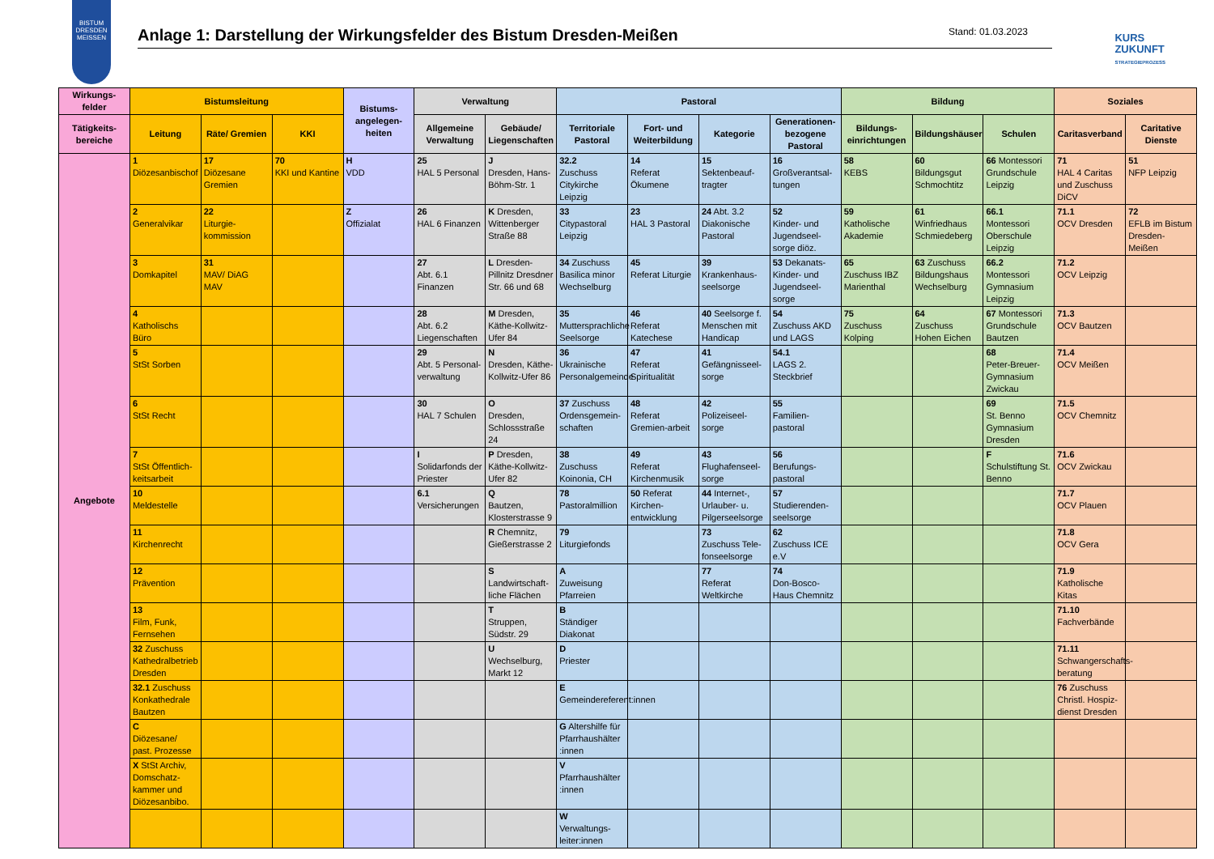BISTUM
DRESDEN
MEISSEN
Anlage 1: Darstellung der Wirkungsfelder des Bistum Dresden-Meißen
Stand: 01.03.2023
KURS
ZUKUNFT
STRATEGIEPROZESS
| Wirkungs-felder | Bistumsleitung | | | Bistums-angelegen-heiten | Verwaltung | | Pastoral | | | | Bildung | | | Soziales | |
| --- | --- | --- | --- | --- | --- | --- | --- | --- | --- | --- | --- | --- | --- | --- | --- |
| Tätigkeits-bereiche | Leitung | Räte/ Gremien | KKI | | Allgemeine Verwaltung | Gebäude/ Liegenschaften | Territoriale Pastoral | Fort- und Weiterbildung | Kategorie | Generationen-bezogene Pastoral | Bildungs-einrichtungen | Bildungshäuser | Schulen | Caritasverband | Caritative Dienste |
| Angebote | 1 Diözesanbischof | 17 Diözesane Gremien | 70 KKI und Kantine | H VDD | 25 HAL 5 Personal | J Dresden, Hans-Böhm-Str. 1 | 32.2 Zuschuss Citykirche Leipzig | 14 Referat Ökumene | 15 Sektenbeauf-tragter | 16 Großverantsal-tungen | 58 KEBS | 60 Bildungsgut Schmochtitz | 66 Montessori Grundschule Leipzig | 71 HAL 4 Caritas und Zuschuss DiCV | 51 NFP Leipzig |
| | 2 Generalvikar | 22 Liturgie-kommission | | Z Offizialat | 26 HAL 6 Finanzen | K Dresden, Wittenberger Straße 88 | 33 Citypastoral Leipzig | 23 HAL 3 Pastoral | 24 Abt. 3.2 Diakonische Pastoral | 52 Kinder- und Jugendseel-sorge diöz. | 59 Katholische Akademie | 61 Winfriedhaus Schmiedeberg | 66.1 Montessori Oberschule Leipzig | 71.1 OCV Dresden | 72 EFLB im Bistum Dresden-Meißen |
| | 3 Domkapitel | 31 MAV/ DiAG MAV | | | 27 Abt. 6.1 Finanzen | L Dresden-Pillnitz Dresdner Str. 66 und 68 | 34 Zuschuss Basilica minor Wechselburg | 45 Referat Liturgie | 39 Krankenhaus-seelsorge | 53 Dekanats-Kinder- und Jugendseel-sorge | 65 Zuschuss IBZ Marienthal | 63 Zuschuss Bildungshaus Wechselburg | 66.2 Montessori Gymnasium Leipzig | 71.2 OCV Leipzig | |
| | 4 Katholischs Büro | | | | 28 Abt. 6.2 Liegenschaften | M Dresden, Käthe-Kollwitz-Ufer 84 | 35 Muttersprachliche Seelsorge | 46 Referat Katechese | 40 Seelsorge f. Menschen mit Handicap | 54 Zuschuss AKD und LAGS | 75 Zuschuss Kolping | 64 Zuschuss Hohen Eichen | 67 Montessori Grundschule Bautzen | 71.3 OCV Bautzen | |
| | 5 StSt Sorben | | | | 29 Abt. 5 Personal-verwaltung | N Dresden, Käthe-Kollwitz-Ufer 86 | 36 Ukrainische Personalgemeinde | 47 Referat Spiritualität | 41 Gefängnisseel-sorge | 54.1 LAGS 2. Steckbrief | | | 68 Peter-Breuer-Gymnasium Zwickau | 71.4 OCV Meißen | |
| | 6 StSt Recht | | | | 30 HAL 7 Schulen | O Dresden, Schlossstraße 24 | 37 Zuschuss Ordensgemein-schaften | 48 Referat Gremien-arbeit | 42 Polizeiseel-sorge | 55 Familien-pastoral | | | 69 St. Benno Gymnasium Dresden | 71.5 OCV Chemnitz | |
| | 7 StSt Öffentlich-keitsarbeit | | | | I Solidarfonds der Priester | P Dresden, Käthe-Kollwitz-Ufer 82 | 38 Zuschuss Koinonia, CH | 49 Referat Kirchenmusik | 43 Flughafenseel-sorge | 56 Berufungs-pastoral | | | F Schulstiftung St. Benno | 71.6 OCV Zwickau | |
| | 10 Meldestelle | | | | 6.1 Versicherungen | Q Bautzen, Klosterstrasse 9 | 78 Pastoralmillion | 50 Referat Kirchen-entwicklung | 44 Internet-, Urlauber- u. Pilgerseelsorge | 57 Studierenden-seelsorge | | | | 71.7 OCV Plauen | |
| | 11 Kirchenrecht | | | | | R Chemnitz, Gießerstrasse 2 | 79 Liturgiefonds | | 73 Zuschuss Tele-fonseelsorge | 62 Zuschuss ICE e.V | | | | 71.8 OCV Gera | |
| | 12 Prävention | | | | | S Landwirtschaft-liche Flächen | A Zuweisung Pfarreien | | 77 Referat Weltkirche | 74 Don-Bosco-Haus Chemnitz | | | | 71.9 Katholische Kitas | |
| | 13 Film, Funk, Fernsehen | | | | | T Struppen, Südstr. 29 | B Ständiger Diakonat | | | | | | | 71.10 Fachverbände | |
| | 32 Zuschuss Kathedralbetrieb Dresden | | | | | U Wechselburg, Markt 12 | D Priester | | | | | | | 71.11 Schwangerschafts-beratung | |
| | 32.1 Zuschuss Konkathedrale Bautzen | | | | | | E Gemeindereferent:innen | | | | | | | 76 Zuschuss Christl. Hospiz-dienst Dresden | |
| | C Diözesane/ past. Prozesse | | | | | | G Altershilfe für Pfarrhaushälter :innen | | | | | | | | |
| | X StSt Archiv, Domschatz-kammer und Diözesanbibo. | | | | | | V Pfarrhaushälter :innen | | | | | | | | |
| | | | | | | | W Verwaltungs-leiter:innen | | | | | | | | |